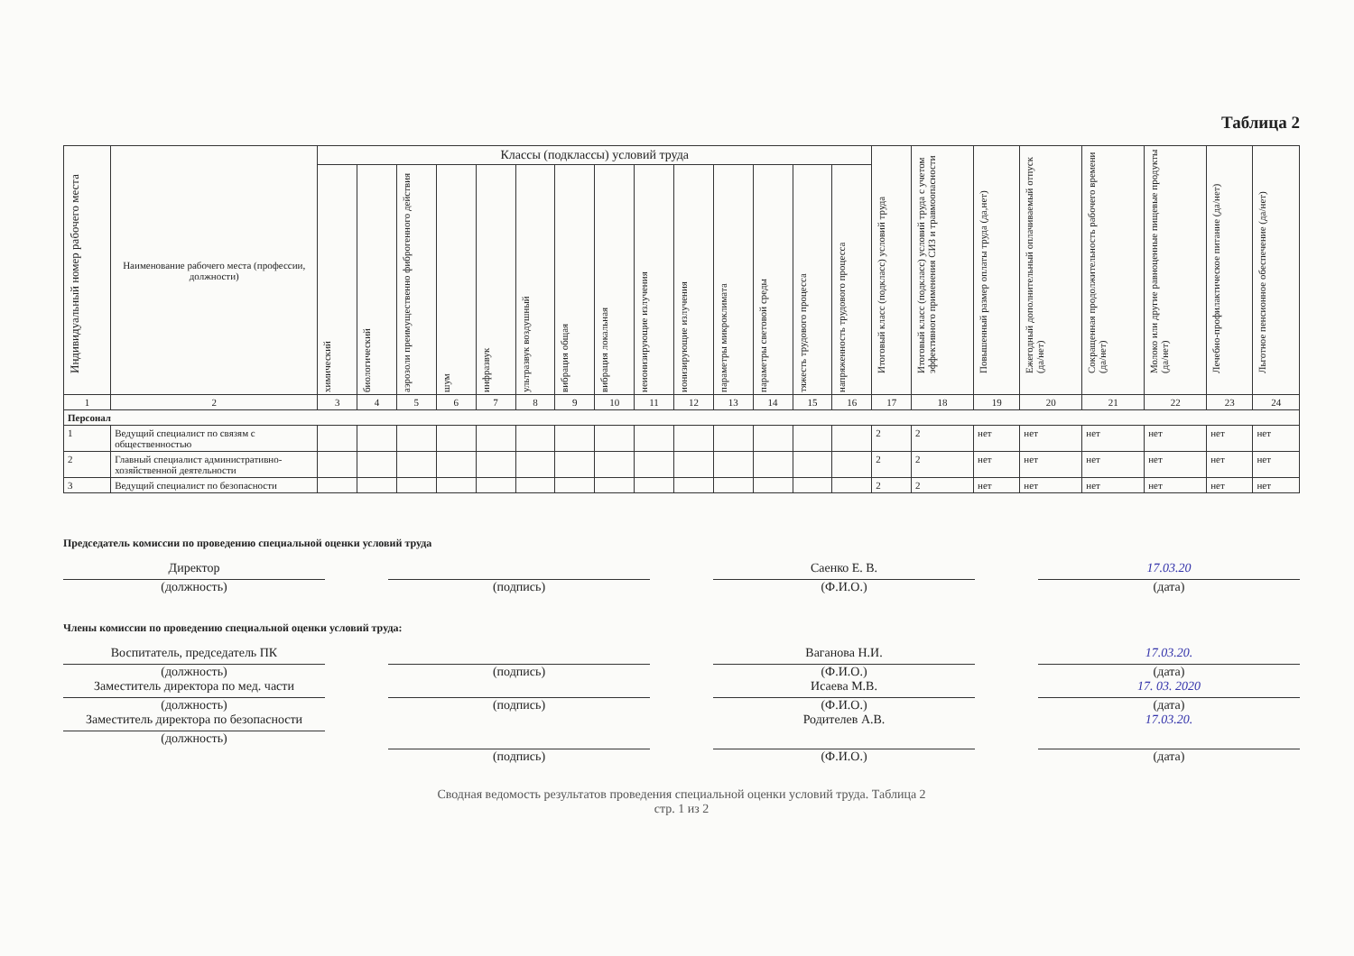Таблица 2
| Индивидуальный номер рабочего места | Наименование рабочего места (профессии, должности) | Классы (подклассы) условий труда | | | | | | | | | | | | | | Итоговый класс (подкласс) условий труда | Итоговый класс (подкласс) условий труда с учетом эффективного применения СИЗ и травмоопасности | Повышенный размер оплаты труда (да,нет) | Ежегодный дополнительный оплачиваемый отпуск (да/нет) | Сокращенная продолжительность рабочего времени (да/нет) | Молоко или другие равноценные пищевые продукты (да/нет) | Лечебно-профилактическое питание (да/нет) | Льготное пенсионное обеспечение (да/нет) |
| --- | --- | --- | --- | --- | --- | --- | --- | --- | --- | --- | --- | --- | --- | --- | --- | --- | --- | --- | --- | --- | --- | --- | --- |
| | | химический | биологический | аэрозоли преимущественно фиброгенного действия | шум | инфразвук | ультразвук воздушный | вибрация общая | вибрация локальная | неионизирующие излучения | ионизирующие излучения | параметры микроклимата | параметры световой среды | тяжесть трудового процесса | напряженность трудового процесса | | | | | | | | |
| 1 | 2 | 3 | 4 | 5 | 6 | 7 | 8 | 9 | 10 | 11 | 12 | 13 | 14 | 15 | 16 | 17 | 18 | 19 | 20 | 21 | 22 | 23 | 24 |
| Персонал | | | | | | | | | | | | | | | | | | | | | | | |
| 1 | Ведущий специалист по связям с общественностью | | | | | | | | | | | | | | | 2 | 2 | нет | нет | нет | нет | нет | нет |
| 2 | Главный специалист административно-хозяйственной деятельности | | | | | | | | | | | | | | | 2 | 2 | нет | нет | нет | нет | нет | нет |
| 3 | Ведущий специалист по безопасности | | | | | | | | | | | | | | | 2 | 2 | нет | нет | нет | нет | нет | нет |
Председатель комиссии по проведению специальной оценки условий труда
Директор
(должность)
(подпись) Саенко Е. В.
(Ф.И.О.)
17.03.20
(дата)
Члены комиссии по проведению специальной оценки условий труда:
Воспитатель, председатель ПК
(должность)
(подпись) Ваганова Н.И.
(Ф.И.О.)
17.03.20.
(дата)
Заместитель директора по мед. части
(должность)
(подпись) Исаева М.В.
(Ф.И.О.)
17. 03. 2020
(дата)
Заместитель директора по безопасности
(должность)
(подпись)
Родителев А.В.
(Ф.И.О.)
17.03.20.
(дата)
Сводная ведомость результатов проведения специальной оценки условий труда. Таблица 2
стр. 1 из 2